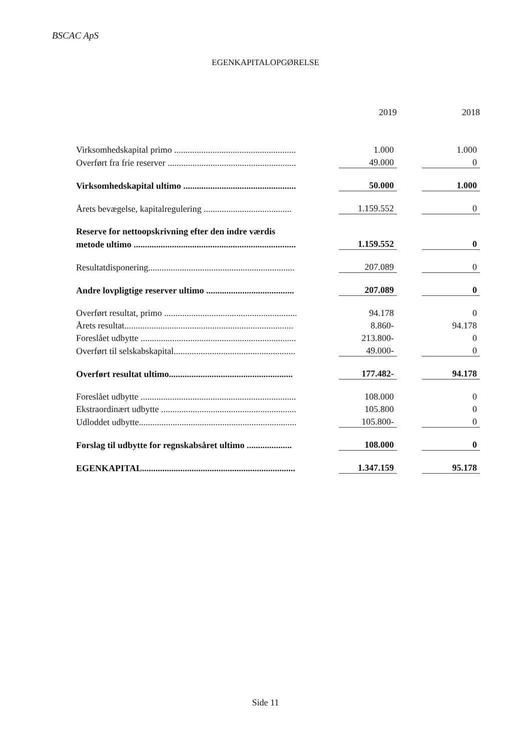BSCAC ApS
EGENKAPITALOPGØRELSE
| | | 2019 | | 2018 |
| --- | --- | --- | --- | --- |
| Virksomhedskapital primo ...................................................... | | 1.000 | | 1.000 |
| Overført fra frie reserver ......................................................... | | 49.000 | | 0 |
| Virksomhedskapital ultimo .................................................. | | 50.000 | | 1.000 |
| Årets bevægelse, kapitalregulering ....................................... | | 1.159.552 | | 0 |
| Reserve for nettoopskrivning efter den indre værdis | | | | |
| metode ultimo ........................................................................ | | 1.159.552 | | 0 |
| Resultatdisponering................................................................. | | 207.089 | | 0 |
| Andre lovpligtige reserver ultimo ....................................... | | 207.089 | | 0 |
| Overført resultat, primo ........................................................... | | 94.178 | | 0 |
| Årets resultat........................................................................... | | 8.860- | | 94.178 |
| Foreslået udbytte ..................................................................... | | 213.800- | | 0 |
| Overført til selskabskapital...................................................... | | 49.000- | | 0 |
| Overført resultat ultimo....................................................... | | 177.482- | | 94.178 |
| Foreslået udbytte ..................................................................... | | 108.000 | | 0 |
| Ekstraordinært udbytte ............................................................ | | 105.800 | | 0 |
| Udloddet udbytte...................................................................... | | 105.800- | | 0 |
| Forslag til udbytte for regnskabsåret ultimo .................... | | 108.000 | | 0 |
| EGENKAPITAL.................................................................... | | 1.347.159 | | 95.178 |
Side 11